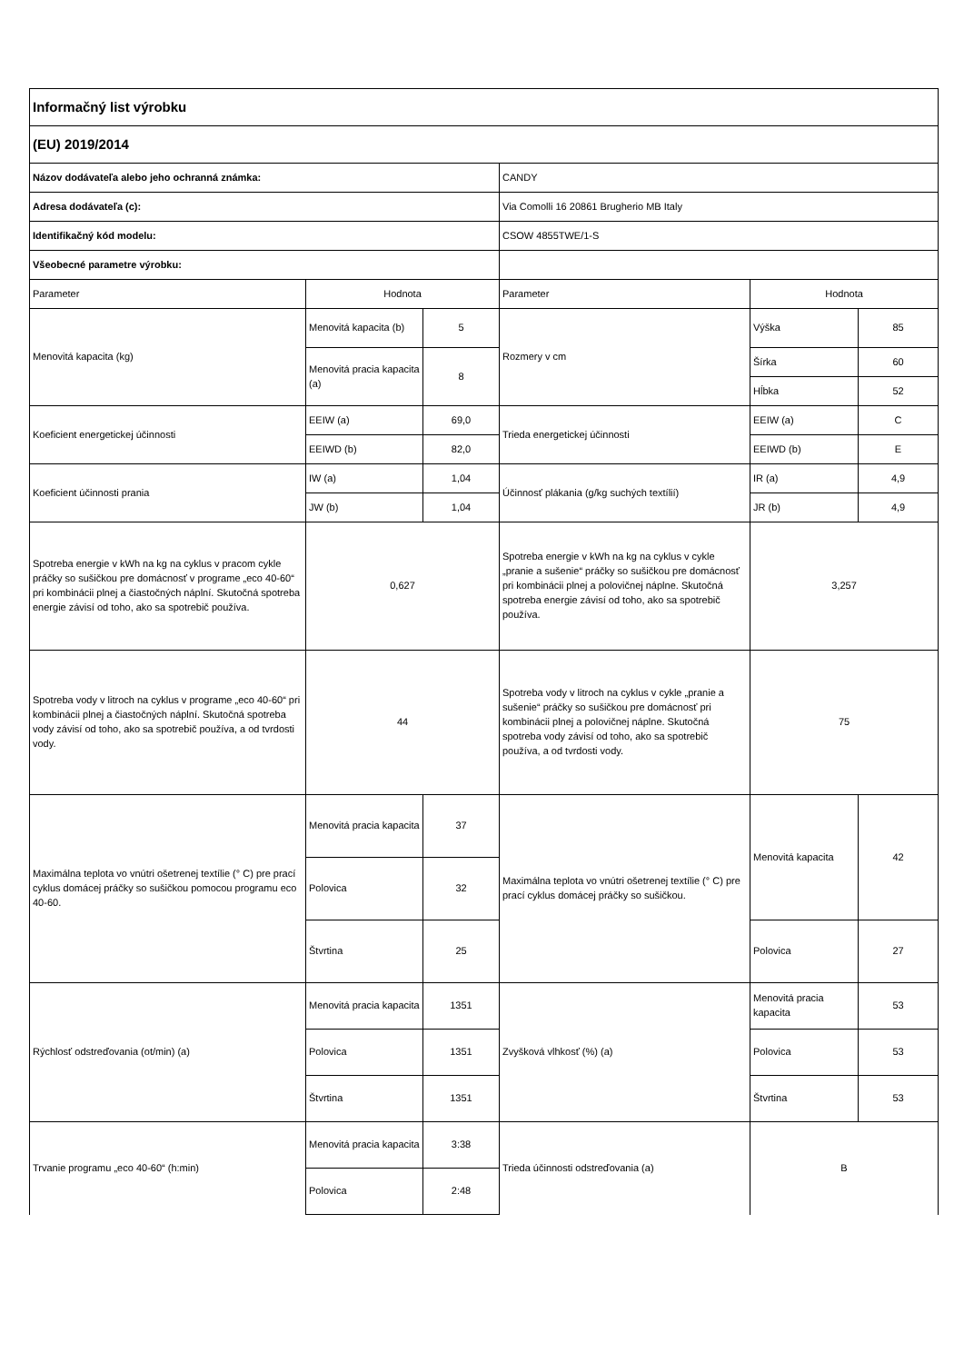| Informačný list výrobku | | | | | |
| (EU) 2019/2014 | | | | | |
| Názov dodávateľa alebo jeho ochranná známka: | | | CANDY | | |
| Adresa dodávateľa (c): | | | Via Comolli 16 20861 Brugherio MB Italy | | |
| Identifikačný kód modelu: | | | CSOW 4855TWE/1-S | | |
| Všeobecné parametre výrobku: | | | | | |
| Parameter | Hodnota | | Parameter | Hodnota | |
| Menovitá kapacita (kg) | Menovitá kapacita (b) | 5 | Rozmery v cm | Výška | 85 |
| | Menovitá pracia kapacita (a) | 8 | | Šírka | 60 |
| | | | | Hĺbka | 52 |
| Koeficient energetickej účinnosti | EEIW (a) | 69,0 | Trieda energetickej účinnosti | EEIW (a) | C |
| | EEIWD (b) | 82,0 | | EEIWD (b) | E |
| Koeficient účinnosti prania | IW (a) | 1,04 | Účinnosť plákania (g/kg suchých textílií) | IR (a) | 4,9 |
| | JW (b) | 1,04 | | JR (b) | 4,9 |
| Spotreba energie v kWh na kg na cyklus v pracom cykle práčky so sušičkou pre domácnosť v programe „eco 40-60“ pri kombinácii plnej a čiastočných náplní. Skutočná spotreba energie závisí od toho, ako sa spotrebič používa. | 0,627 | | Spotreba energie v kWh na kg na cyklus v cykle „pranie a sušenie“ práčky so sušičkou pre domácnosť pri kombinácii plnej a polovičnej náplne. Skutočná spotreba energie závisí od toho, ako sa spotrebič používa. | 3,257 | |
| Spotreba vody v litroch na cyklus v programe „eco 40-60“ pri kombinácii plnej a čiastočných náplní. Skutočná spotreba vody závisí od toho, ako sa spotrebič používa, a od tvrdosti vody. | 44 | | Spotreba vody v litroch na cyklus v cykle „pranie a sušenie“ práčky so sušičkou pre domácnosť pri kombinácii plnej a polovičnej náplne. Skutočná spotreba vody závisí od toho, ako sa spotrebič používa, a od tvrdosti vody. | 75 | |
| Maximálna teplota vo vnútri ošetrenej textílie (° C) pre prací cyklus domácej práčky so sušičkou pomocou programu eco 40-60. | Menovitá pracia kapacita | 37 | Maximálna teplota vo vnútri ošetrenej textílie (° C) pre prací cyklus domácej práčky so sušičkou. | Menovitá kapacita | 42 |
| | Polovica | 32 | | | |
| | Štvrtina | 25 | | Polovica | 27 |
| Rýchlosť odstreďovania (ot/min) (a) | Menovitá pracia kapacita | 1351 | Zvyšková vlhkosť (%) (a) | Menovitá pracia kapacita | 53 |
| | Polovica | 1351 | | Polovica | 53 |
| | Štvrtina | 1351 | | Štvrtina | 53 |
| Trvanie programu „eco 40-60“ (h:min) | Menovitá pracia kapacita | 3:38 | Trieda účinnosti odstreďovania (a) | B | |
| | Polovica | 2:48 | | | |